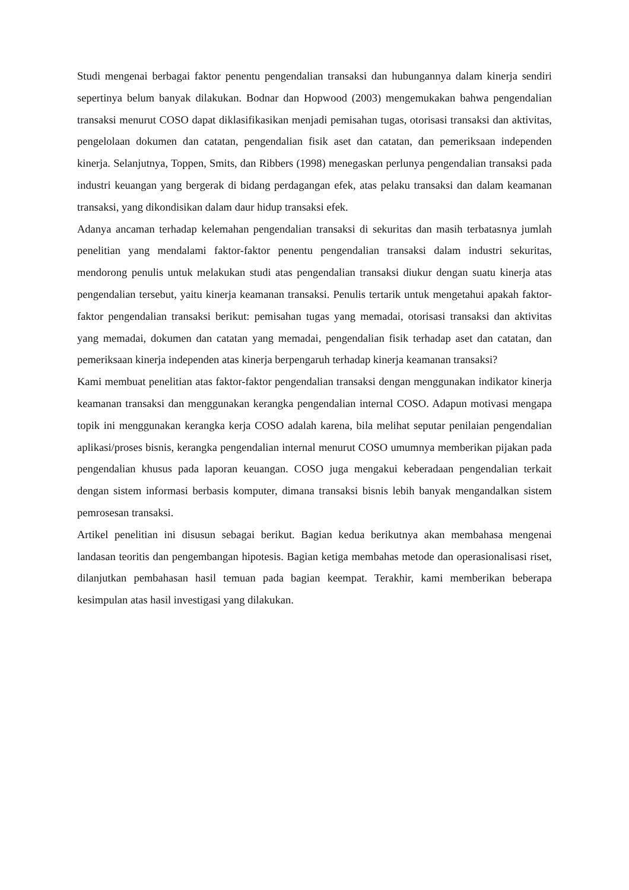Studi mengenai berbagai faktor penentu pengendalian transaksi dan hubungannya dalam kinerja sendiri sepertinya belum banyak dilakukan. Bodnar dan Hopwood (2003) mengemukakan bahwa pengendalian transaksi menurut COSO dapat diklasifikasikan menjadi pemisahan tugas, otorisasi transaksi dan aktivitas, pengelolaan dokumen dan catatan, pengendalian fisik aset dan catatan, dan pemeriksaan independen kinerja. Selanjutnya, Toppen, Smits, dan Ribbers (1998) menegaskan perlunya pengendalian transaksi pada industri keuangan yang bergerak di bidang perdagangan efek, atas pelaku transaksi dan dalam keamanan transaksi, yang dikondisikan dalam daur hidup transaksi efek.
Adanya ancaman terhadap kelemahan pengendalian transaksi di sekuritas dan masih terbatasnya jumlah penelitian yang mendalami faktor-faktor penentu pengendalian transaksi dalam industri sekuritas, mendorong penulis untuk melakukan studi atas pengendalian transaksi diukur dengan suatu kinerja atas pengendalian tersebut, yaitu kinerja keamanan transaksi. Penulis tertarik untuk mengetahui apakah faktor-faktor pengendalian transaksi berikut: pemisahan tugas yang memadai, otorisasi transaksi dan aktivitas yang memadai, dokumen dan catatan yang memadai, pengendalian fisik terhadap aset dan catatan, dan pemeriksaan kinerja independen atas kinerja berpengaruh terhadap kinerja keamanan transaksi?
Kami membuat penelitian atas faktor-faktor pengendalian transaksi dengan menggunakan indikator kinerja keamanan transaksi dan menggunakan kerangka pengendalian internal COSO. Adapun motivasi mengapa topik ini menggunakan kerangka kerja COSO adalah karena, bila melihat seputar penilaian pengendalian aplikasi/proses bisnis, kerangka pengendalian internal menurut COSO umumnya memberikan pijakan pada pengendalian khusus pada laporan keuangan. COSO juga mengakui keberadaan pengendalian terkait dengan sistem informasi berbasis komputer, dimana transaksi bisnis lebih banyak mengandalkan sistem pemrosesan transaksi.
Artikel penelitian ini disusun sebagai berikut. Bagian kedua berikutnya akan membahasa mengenai landasan teoritis dan pengembangan hipotesis. Bagian ketiga membahas metode dan operasionalisasi riset, dilanjutkan pembahasan hasil temuan pada bagian keempat. Terakhir, kami memberikan beberapa kesimpulan atas hasil investigasi yang dilakukan.